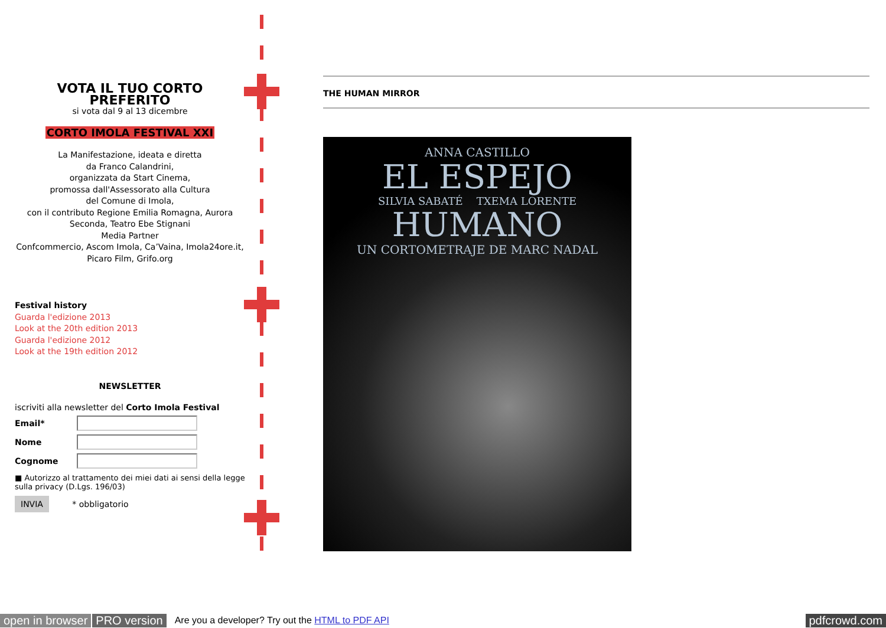VOTA IL TUO CORTO PREFERITO
si vota dal 9 al 13 dicembre
CORTO IMOLA FESTIVAL XXI
La Manifestazione, ideata e diretta
da Franco Calandrini,
organizzata da Start Cinema,
promossa dall'Assessorato alla Cultura
del Comune di Imola,
con il contributo Regione Emilia Romagna, Aurora Seconda, Teatro Ebe Stignani
Media Partner
Confcommercio, Ascom Imola, Ca’Vaina, Imola24ore.it, Picaro Film, Grifo.org
Festival history
Guarda l'edizione 2013
Look at the 20th edition 2013
Guarda l'edizione 2012
Look at the 19th edition 2012
NEWSLETTER
iscriviti alla newsletter del Corto Imola Festival
Email*
Nome
Cognome
■ Autorizzo al trattamento dei miei dati ai sensi della legge sulla privacy (D.Lgs. 196/03)
INVIA * obbligatorio
THE HUMAN MIRROR
ANNA CASTILLO
EL ESPEJO
SILVIA SABATÉ TXEMA LORENTE
HUMANO
UN CORTOMETRAJE DE MARC NADAL
open in browser PRO version Are you a developer? Try out the HTML to PDF API pdfcrowd.com